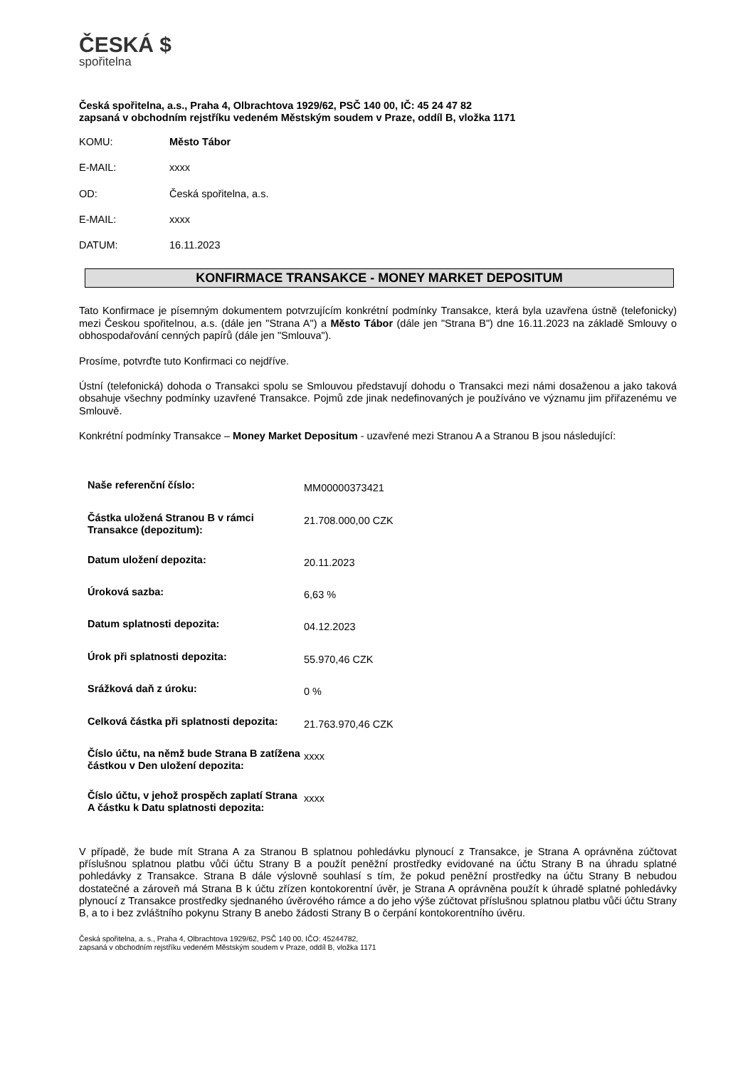ČESKÁ $
spořitelna
Česká spořitelna, a.s., Praha 4, Olbrachtova 1929/62, PSČ 140 00, IČ: 45 24 47 82
zapsaná v obchodním rejstříku vedeném Městským soudem v Praze, oddíl B, vložka 1171
| KOMU: | Město Tábor |
| E-MAIL: | xxxx |
| OD: | Česká spořitelna, a.s. |
| E-MAIL: | xxxx |
| DATUM: | 16.11.2023 |
KONFIRMACE TRANSAKCE - MONEY MARKET DEPOSITUM
Tato Konfirmace je písemným dokumentem potvrzujícím konkrétní podmínky Transakce, která byla uzavřena ústně (telefonicky) mezi Českou spořitelnou, a.s. (dále jen "Strana A") a Město Tábor (dále jen "Strana B") dne 16.11.2023 na základě Smlouvy o obhospodařování cenných papírů (dále jen "Smlouva").
Prosíme, potvrďte tuto Konfirmaci co nejdříve.
Ústní (telefonická) dohoda o Transakci spolu se Smlouvou představují dohodu o Transakci mezi námi dosaženou a jako taková obsahuje všechny podmínky uzavřené Transakce. Pojmů zde jinak nedefinovaných je používáno ve významu jim přiřazenému ve Smlouvě.
Konkrétní podmínky Transakce – Money Market Depositum - uzavřené mezi Stranou A a Stranou B jsou následující:
| Naše referenční číslo: | MM00000373421 |
| Částka uložená Stranou B v rámci Transakce (depozitum): | 21.708.000,00 CZK |
| Datum uložení depozita: | 20.11.2023 |
| Úroková sazba: | 6,63 % |
| Datum splatnosti depozita: | 04.12.2023 |
| Úrok při splatnosti depozita: | 55.970,46 CZK |
| Srážková daň z úroku: | 0 % |
| Celková částka při splatnosti depozita: | 21.763.970,46 CZK |
| Číslo účtu, na němž bude Strana B zatížena částkou v Den uložení depozita: | xxxx |
| Číslo účtu, v jehož prospěch zaplatí Strana A částku k Datu splatnosti depozita: | xxxx |
V případě, že bude mít Strana A za Stranou B splatnou pohledávku plynoucí z Transakce, je Strana A oprávněna zúčtovat příslušnou splatnou platbu vůči účtu Strany B a použít peněžní prostředky evidované na účtu Strany B na úhradu splatné pohledávky z Transakce. Strana B dále výslovně souhlasí s tím, že pokud peněžní prostředky na účtu Strany B nebudou dostatečné a zároveň má Strana B k účtu zřízen kontokorentní úvěr, je Strana A oprávněna použít k úhradě splatné pohledávky plynoucí z Transakce prostředky sjednaného úvěrového rámce a do jeho výše zúčtovat příslušnou splatnou platbu vůči účtu Strany B, a to i bez zvláštního pokynu Strany B anebo žádosti Strany B o čerpání kontokorentního úvěru.
Česká spořitelna, a. s., Praha 4, Olbrachtova 1929/62, PSČ 140 00, IČO: 45244782,
zapsaná v obchodním rejstříku vedeném Městským soudem v Praze, oddíl B, vložka 1171